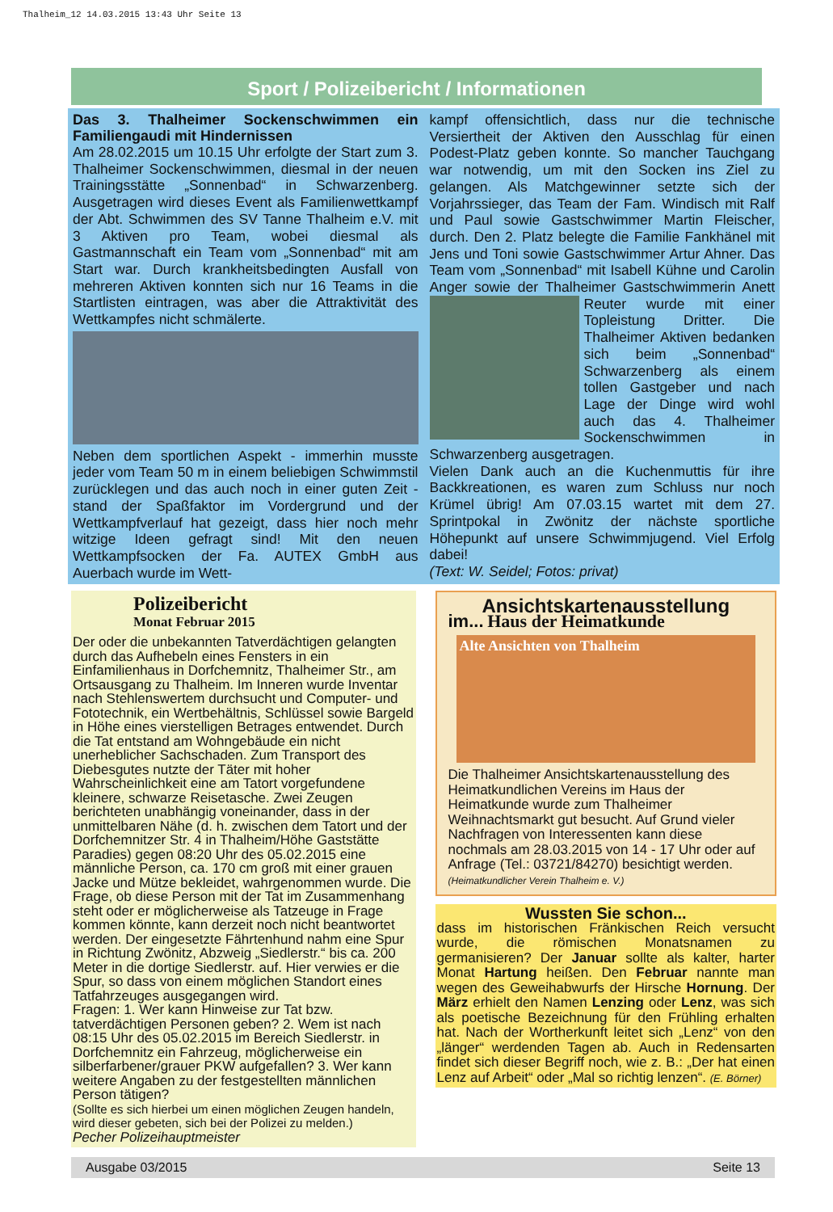Thalheim_12 14.03.2015 13:43 Uhr Seite 13
Sport / Polizeibericht / Informationen
Das 3. Thalheimer Sockenschwimmen ein Familiengaudi mit Hindernissen
Am 28.02.2015 um 10.15 Uhr erfolgte der Start zum 3. Thalheimer Sockenschwimmen, diesmal in der neuen Trainingsstätte „Sonnenbad“ in Schwarzenberg. Ausgetragen wird dieses Event als Familienwettkampf der Abt. Schwimmen des SV Tanne Thalheim e.V. mit 3 Aktiven pro Team, wobei diesmal als Gastmannschaft ein Team vom „Sonnenbad“ mit am Start war. Durch krankheitsbedingten Ausfall von mehreren Aktiven konnten sich nur 16 Teams in die Startlisten eintragen, was aber die Attraktivität des Wettkampfes nicht schmälerte.
Neben dem sportlichen Aspekt - immerhin musste jeder vom Team 50 m in einem beliebigen Schwimmstil zurücklegen und das auch noch in einer guten Zeit - stand der Spaßfaktor im Vordergrund und der Wettkampfverlauf hat gezeigt, dass hier noch mehr witzige Ideen gefragt sind! Mit den neuen Wettkampfsocken der Fa. AUTEX GmbH aus Auerbach wurde im Wett-
kampf offensichtlich, dass nur die technische Versiertheit der Aktiven den Ausschlag für einen Podest-Platz geben konnte. So mancher Tauchgang war notwendig, um mit den Socken ins Ziel zu gelangen. Als Matchgewinner setzte sich der Vorjahrssieger, das Team der Fam. Windisch mit Ralf und Paul sowie Gastschwimmer Martin Fleischer, durch. Den 2. Platz belegte die Familie Fankhänel mit Jens und Toni sowie Gastschwimmer Artur Ahner. Das Team vom „Sonnenbad“ mit Isabell Kühne und Carolin Anger sowie der Thalheimer Gastschwimmerin Anett Reuter wurde mit
einer Topleistung Dritter. Die Thalheimer Aktiven bedanken sich beim „Sonnenbad“ Schwarzenberg als einem tollen Gastgeber und nach Lage der Dinge wird wohl auch das 4. Thalheimer Sockenschwimmen in Schwarzenberg ausgetragen.
Vielen Dank auch an die Kuchenmuttis für ihre Backkreationen, es waren zum Schluss nur noch Krümel übrig! Am 07.03.15 wartet mit dem 27. Sprintpokal in Zwönitz der nächste sportliche Höhepunkt auf unsere Schwimmjugend. Viel Erfolg dabei!
(Text: W. Seidel; Fotos: privat)
Polizeibericht
Monat Februar 2015
Der oder die unbekannten Tatverdächtigen gelangten durch das Aufhebeln eines Fensters in ein Einfamilienhaus in Dorfchemnitz, Thalheimer Str., am Ortsausgang zu Thalheim. Im Inneren wurde Inventar nach Stehlenswertem durchsucht und Computer- und Fototechnik, ein Wertbehältnis, Schlüssel sowie Bargeld in Höhe eines vierstelligen Betrages entwendet. Durch die Tat entstand am Wohngebäude ein nicht unerheblicher Sachschaden. Zum Transport des Diebesgutes nutzte der Täter mit hoher Wahrscheinlichkeit eine am Tatort vorgefundene kleinere, schwarze Reisetasche. Zwei Zeugen berichteten unabhängig voneinander, dass in der unmittelbaren Nähe (d. h. zwischen dem Tatort und der Dorfchemnitzer Str. 4 in Thalheim/Höhe Gaststätte Paradies) gegen 08:20 Uhr des 05.02.2015 eine männliche Person, ca. 170 cm groß mit einer grauen Jacke und Mütze bekleidet, wahrgenommen wurde. Die Frage, ob diese Person mit der Tat im Zusammenhang steht oder er möglicherweise als Tatzeuge in Frage kommen könnte, kann derzeit noch nicht beantwortet werden. Der eingesetzte Fährtenhund nahm eine Spur in Richtung Zwönitz, Abzweig „Siedlerstr.“ bis ca. 200 Meter in die dortige Siedlerstr. auf. Hier verwies er die Spur, so dass von einem möglichen Standort eines Tatfahrzeuges ausgegangen wird.
Fragen: 1. Wer kann Hinweise zur Tat bzw. tatverdächtigen Personen geben? 2. Wem ist nach 08:15 Uhr des 05.02.2015 im Bereich Siedlerstr. in Dorfchemnitz ein Fahrzeug, möglicherweise ein silberfarbener/grauer PKW aufgefallen? 3. Wer kann weitere Angaben zu der festgestellten männlichen Person tätigen?
(Sollte es sich hierbei um einen möglichen Zeugen handeln, wird dieser gebeten, sich bei der Polizei zu melden.)
Pecher Polizeihauptmeister
Ansichtskartenausstellung
im... Haus der Heimatkunde
Alte Ansichten von Thalheim
Die Thalheimer Ansichtskartenausstellung des Heimatkundlichen Vereins im Haus der Heimatkunde wurde zum Thalheimer Weihnachtsmarkt gut besucht. Auf Grund vieler Nachfragen von Interessenten kann diese nochmals am 28.03.2015 von 14 - 17 Uhr oder auf Anfrage (Tel.: 03721/84270) besichtigt werden. (Heimatkundlicher Verein Thalheim e. V.)
Wussten Sie schon...
dass im historischen Fränkischen Reich versucht wurde, die römischen Monatsnamen zu germanisieren? Der Januar sollte als kalter, harter Monat Hartung heißen. Den Februar nannte man wegen des Geweihabwurfs der Hirsche Hornung. Der März erhielt den Namen Lenzing oder Lenz, was sich als poetische Bezeichnung für den Frühling erhalten hat. Nach der Wortherkunft leitet sich „Lenz“ von den „länger“ werdenden Tagen ab. Auch in Redensarten findet sich dieser Begriff noch, wie z. B.: „Der hat einen Lenz auf Arbeit“ oder „Mal so richtig lenzen“. (E. Börner)
Ausgabe 03/2015 Seite 13